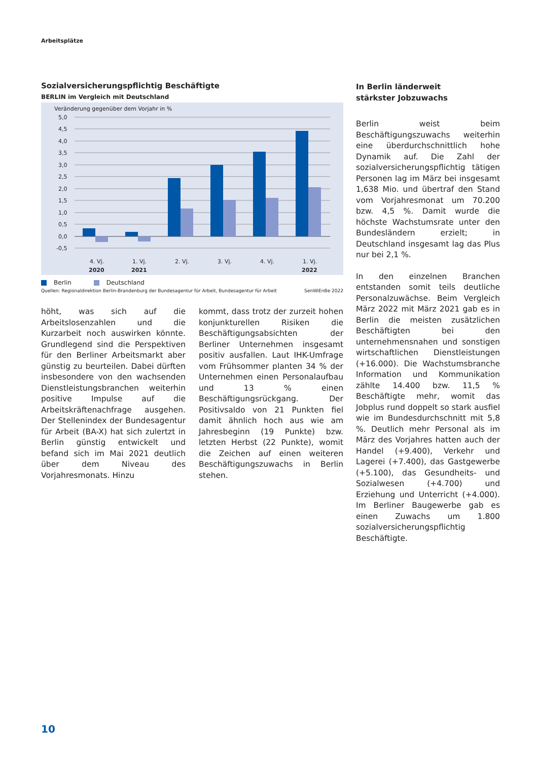Arbeitsplätze
Sozialversicherungspflichtig Beschäftigte
BERLIN im Vergleich mit Deutschland
Veränderung gegenüber dem Vorjahr in %
5,0
4,5
4,0
3,5
3,0
2,5
2,0
1,5
1,0
0,5
0,0
-0,5
4. Vj.
1. Vj.
2. Vj.
3. Vj.
4. Vj.
1. Vj.
2020
2021
2022
Berlin Deutschland
Quellen: Regionaldirektion Berlin-Brandenburg der Bundesagentur für Arbeit, Bundesagentur für Arbeit SenWiEnBe 2022
höht, was sich auf die Arbeitslosenzahlen und die Kurzarbeit noch auswirken könnte. Grundlegend sind die Perspektiven für den Berliner Arbeitsmarkt aber günstig zu beurteilen. Dabei dürften insbesondere von den wachsenden Dienstleistungsbranchen weiterhin positive Impulse auf die Arbeitskräftenachfrage ausgehen. Der Stellenindex der Bundesagentur für Arbeit (BA-X) hat sich zulertzt in Berlin günstig entwickelt und befand sich im Mai 2021 deutlich über dem Niveau des Vorjahresmonats. Hinzu
kommt, dass trotz der zurzeit hohen konjunkturellen Risiken die Beschäftigungsabsichten der Berliner Unternehmen insgesamt positiv ausfallen. Laut IHK-Umfrage vom Frühsommer planten 34 % der Unternehmen einen Personalaufbau und 13 % einen Beschäftigungsrückgang. Der Positivsaldo von 21 Punkten fiel damit ähnlich hoch aus wie am Jahresbeginn (19 Punkte) bzw. letzten Herbst (22 Punkte), womit die Zeichen auf einen weiteren Beschäftigungszuwachs in Berlin stehen.
In Berlin länderweit
stärkster Jobzuwachs
Berlin weist beim Beschäftigungszuwachs weiterhin eine überdurchschnittlich hohe Dynamik auf. Die Zahl der sozialversicherungspflichtig tätigen Personen lag im März bei insgesamt 1,638 Mio. und übertraf den Stand vom Vorjahresmonat um 70.200 bzw. 4,5 %. Damit wurde die höchste Wachstumsrate unter den Bundesländern erzielt; in Deutschland insgesamt lag das Plus nur bei 2,1 %.
In den einzelnen Branchen entstanden somit teils deutliche Personalzuwächse. Beim Vergleich März 2022 mit März 2021 gab es in Berlin die meisten zusätzlichen Beschäftigten bei den unternehmensnahen und sonstigen wirtschaftlichen Dienstleistungen (+16.000). Die Wachstumsbranche Information und Kommunikation zählte 14.400 bzw. 11,5 % Beschäftigte mehr, womit das Jobplus rund doppelt so stark ausfiel wie im Bundesdurchschnitt mit 5,8 %. Deutlich mehr Personal als im März des Vorjahres hatten auch der Handel (+9.400), Verkehr und Lagerei (+7.400), das Gastgewerbe (+5.100), das Gesundheits- und Sozialwesen (+4.700) und Erziehung und Unterricht (+4.000). Im Berliner Baugewerbe gab es einen Zuwachs um 1.800 sozialversicherungspflichtig Beschäftigte.
10